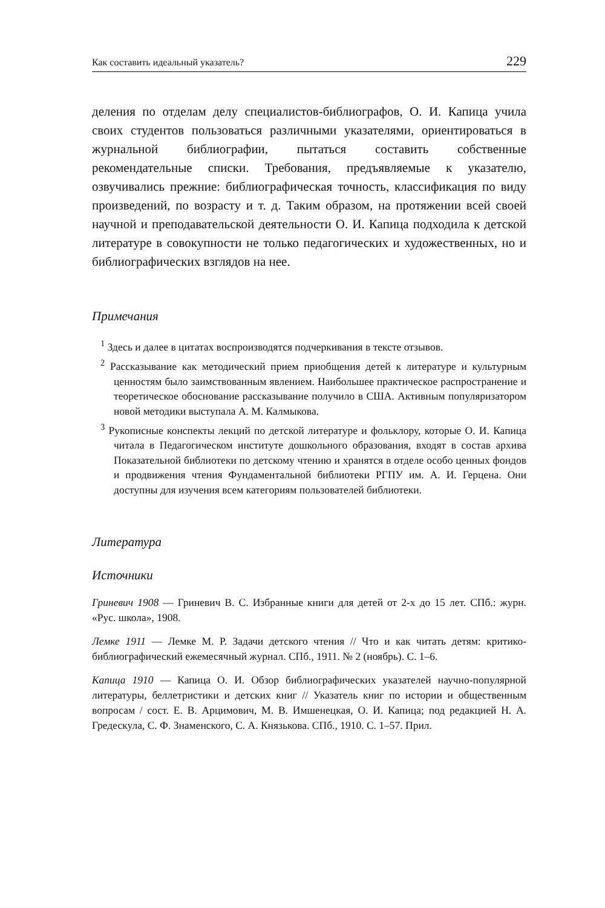Как составить идеальный указатель? 229
деления по отделам делу специалистов-библиографов, О. И. Капица учила своих студентов пользоваться различными указателями, ориентироваться в журнальной библиографии, пытаться составить собственные рекомендательные списки. Требования, предъявляемые к указателю, озвучивались прежние: библиографическая точность, классификация по виду произведений, по возрасту и т. д. Таким образом, на протяжении всей своей научной и преподавательской деятельности О. И. Капица подходила к детской литературе в совокупности не только педагогических и художественных, но и библиографических взглядов на нее.
Примечания
<sup>1</sup> Здесь и далее в цитатах воспроизводятся подчеркивания в тексте отзывов.
<sup>2</sup> Рассказывание как методический прием приобщения детей к литературе и культурным ценностям было заимствованным явлением. Наибольшее практическое распространение и теоретическое обоснование рассказывание получило в США. Активным популяризатором новой методики выступала А. М. Калмыкова.
<sup>3</sup> Рукописные конспекты лекций по детской литературе и фольклору, которые О. И. Капица читала в Педагогическом институте дошкольного образования, входят в состав архива Показательной библиотеки по детскому чтению и хранятся в отделе особо ценных фондов и продвижения чтения Фундаментальной библиотеки РГПУ им. А. И. Герцена. Они доступны для изучения всем категориям пользователей библиотеки.
Литература
Источники
Гриневич 1908 — Гриневич В. С. Избранные книги для детей от 2-х до 15 лет. СПб.: журн. «Рус. школа», 1908.
Лемке 1911 — Лемке М. Р. Задачи детского чтения // Что и как читать детям: критико-библиографический ежемесячный журнал. СПб., 1911. № 2 (ноябрь). С. 1–6.
Капица 1910 — Капица О. И. Обзор библиографических указателей научно-популярной литературы, беллетристики и детских книг // Указатель книг по истории и общественным вопросам / сост. Е. В. Арцимович, М. В. Имшенецкая, О. И. Капица; под редакцией Н. А. Гредескула, С. Ф. Знаменского, С. А. Князькова. СПб., 1910. С. 1–57. Прил.